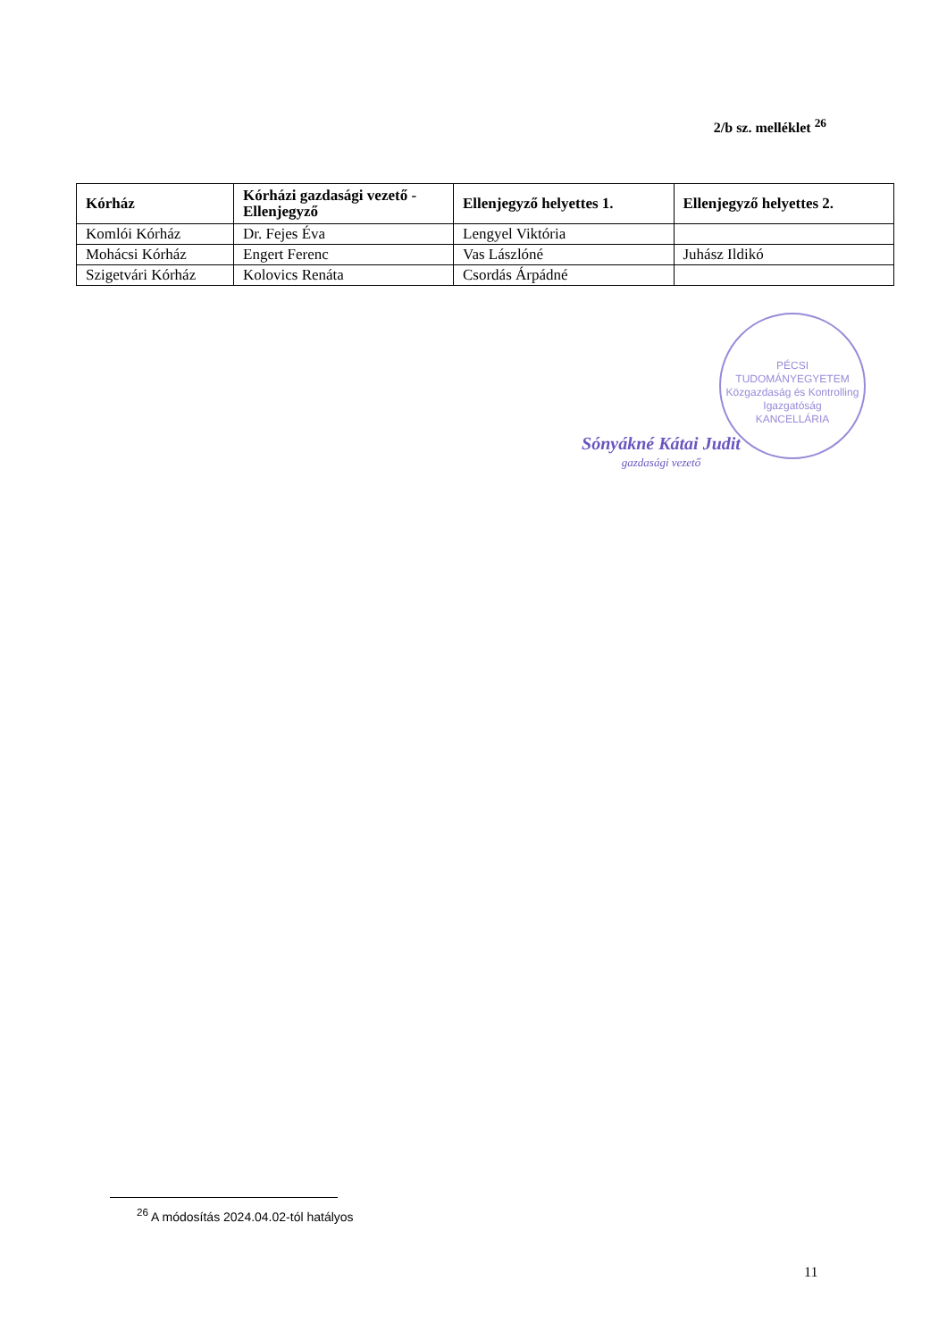2/b sz. melléklet <sup>26</sup>
| Kórház | Kórházi gazdasági vezető - Ellenjegyző | Ellenjegyző helyettes 1. | Ellenjegyző helyettes 2. |
| --- | --- | --- | --- |
| Komlói Kórház | Dr. Fejes Éva | Lengyel Viktória | |
| Mohácsi Kórház | Engert Ferenc | Vas Lászlóné | Juhász Ildikó |
| Szigetvári Kórház | Kolovics Renáta | Csordás Árpádné | |
PÉCSI TUDOMÁNYEGYETEM
Közgazdaság és Kontrolling Igazgatóság
KANCELLÁRIA
Sónyákné Kátai Judit
gazdasági vezető
<sup>26</sup> A módosítás 2024.04.02-tól hatályos
11